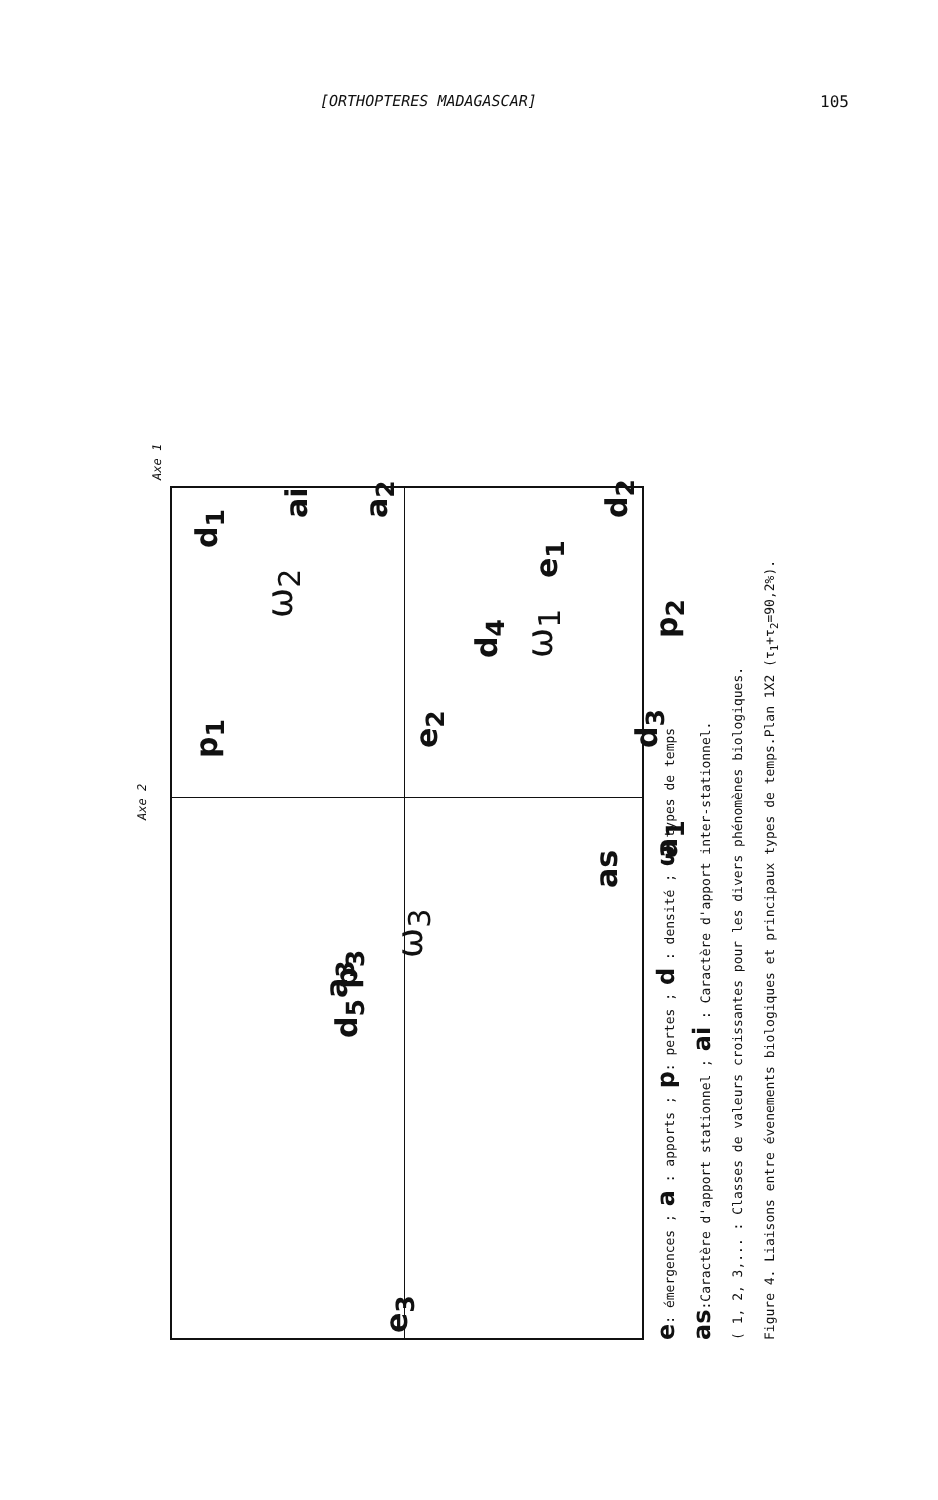[ORTHOPTERES MADAGASCAR] 105
Axe 1
Axe 2
e<sub>3</sub>
d<sub>5</sub> p<sub>3</sub> a<sub>3</sub>
ω<sub>3</sub>
as
a<sub>1</sub>
p<sub>1</sub>
e<sub>2</sub>
d<sub>3</sub>
ω<sub>2</sub>
d<sub>4</sub>
ω<sub>1</sub> e<sub>1</sub>
p<sub>2</sub>
ai
d<sub>1</sub>
a<sub>2</sub>
d<sub>2</sub>
e: émergences ; a : apports ; p: pertes ; d : densité ; ω:types de temps
as:Caractère d'apport stationnel ; ai : Caractère d'apport inter-stationnel.
( 1, 2, 3,... : Classes de valeurs croissantes pour les divers phénomènes biologiques.
Figure 4. Liaisons entre évenements biologiques et principaux types de temps.Plan 1X2 (τ<sub>1</sub>+τ<sub>2</sub>=90,2%).